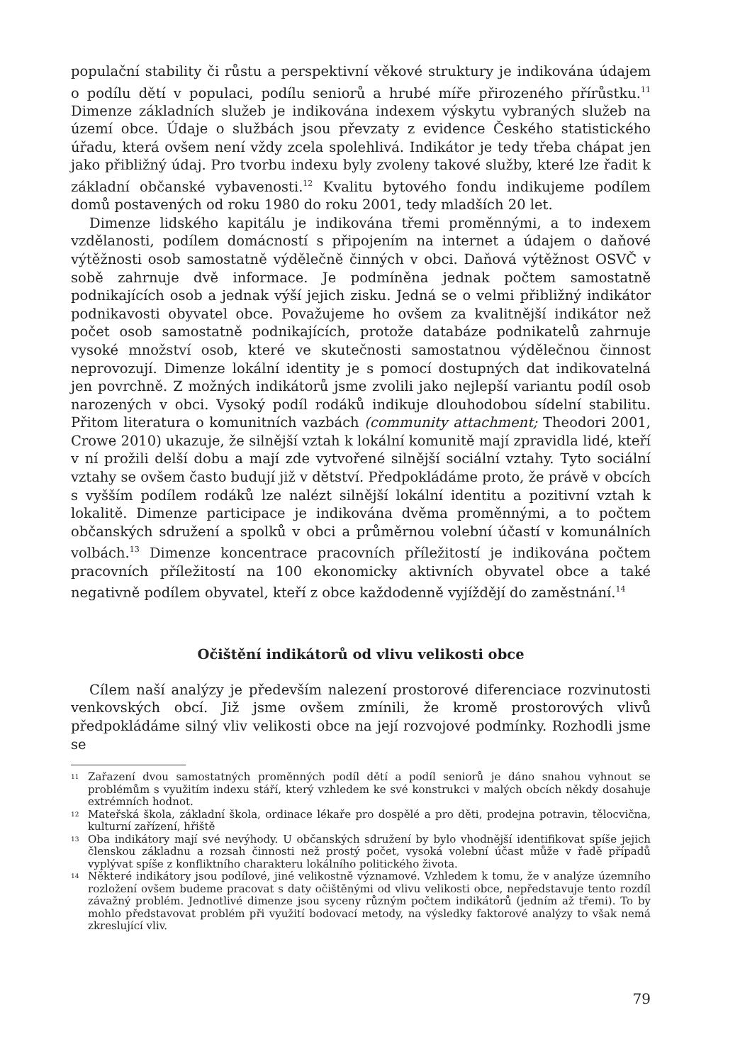populační stability či růstu a perspektivní věkové struktury je indikována údajem o podílu dětí v populaci, podílu seniorů a hrubé míře přirozeného přírůstku.<sup>11</sup> Dimenze základních služeb je indikována indexem výskytu vybraných služeb na území obce. Údaje o službách jsou převzaty z evidence Českého statistického úřadu, která ovšem není vždy zcela spolehlivá. Indikátor je tedy třeba chápat jen jako přibližný údaj. Pro tvorbu indexu byly zvoleny takové služby, které lze řadit k základní občanské vybavenosti.<sup>12</sup> Kvalitu bytového fondu indikujeme podílem domů postavených od roku 1980 do roku 2001, tedy mladších 20 let.
Dimenze lidského kapitálu je indikována třemi proměnnými, a to indexem vzdělanosti, podílem domácností s připojením na internet a údajem o daňové výtěžnosti osob samostatně výdělečně činných v obci. Daňová výtěžnost OSVČ v sobě zahrnuje dvě informace. Je podmíněna jednak počtem samostatně podnikajících osob a jednak výší jejich zisku. Jedná se o velmi přibližný indikátor podnikavosti obyvatel obce. Považujeme ho ovšem za kvalitnější indikátor než počet osob samostatně podnikajících, protože databáze podnikatelů zahrnuje vysoké množství osob, které ve skutečnosti samostatnou výdělečnou činnost neprovozují. Dimenze lokální identity je s pomocí dostupných dat indikovatelná jen povrchně. Z možných indikátorů jsme zvolili jako nejlepší variantu podíl osob narozených v obci. Vysoký podíl rodáků indikuje dlouhodobou sídelní stabilitu. Přitom literatura o komunitních vazbách (community attachment; Theodori 2001, Crowe 2010) ukazuje, že silnější vztah k lokální komunitě mají zpravidla lidé, kteří v ní prožili delší dobu a mají zde vytvořené silnější sociální vztahy. Tyto sociální vztahy se ovšem často budují již v dětství. Předpokládáme proto, že právě v obcích s vyšším podílem rodáků lze nalézt silnější lokální identitu a pozitivní vztah k lokalitě. Dimenze participace je indikována dvěma proměnnými, a to počtem občanských sdružení a spolků v obci a průměrnou volební účastí v komunálních volbách.<sup>13</sup> Dimenze koncentrace pracovních příležitostí je indikována počtem pracovních příležitostí na 100 ekonomicky aktivních obyvatel obce a také negativně podílem obyvatel, kteří z obce každodenně vyjíždějí do zaměstnání.<sup>14</sup>
Očištění indikátorů od vlivu velikosti obce
Cílem naší analýzy je především nalezení prostorové diferenciace rozvinutosti venkovských obcí. Již jsme ovšem zmínili, že kromě prostorových vlivů předpokládáme silný vliv velikosti obce na její rozvojové podmínky. Rozhodli jsme se
<sup>11</sup> Zařazení dvou samostatných proměnných podíl dětí a podíl seniorů je dáno snahou vyhnout se problémům s využitím indexu stáří, který vzhledem ke své konstrukci v malých obcích někdy dosahuje extrémních hodnot.
<sup>12</sup> Mateřská škola, základní škola, ordinace lékaře pro dospělé a pro děti, prodejna potravin, tělocvična, kulturní zařízení, hřiště
<sup>13</sup> Oba indikátory mají své nevýhody. U občanských sdružení by bylo vhodnější identifikovat spíše jejich členskou základnu a rozsah činnosti než prostý počet, vysoká volební účast může v řadě případů vyplývat spíše z konfliktního charakteru lokálního politického života.
<sup>14</sup> Některé indikátory jsou podílové, jiné velikostně významové. Vzhledem k tomu, že v analýze územního rozložení ovšem budeme pracovat s daty očištěnými od vlivu velikosti obce, nepředstavuje tento rozdíl závažný problém. Jednotlivé dimenze jsou syceny různým počtem indikátorů (jedním až třemi). To by mohlo představovat problém při využití bodovací metody, na výsledky faktorové analýzy to však nemá zkreslující vliv.
79